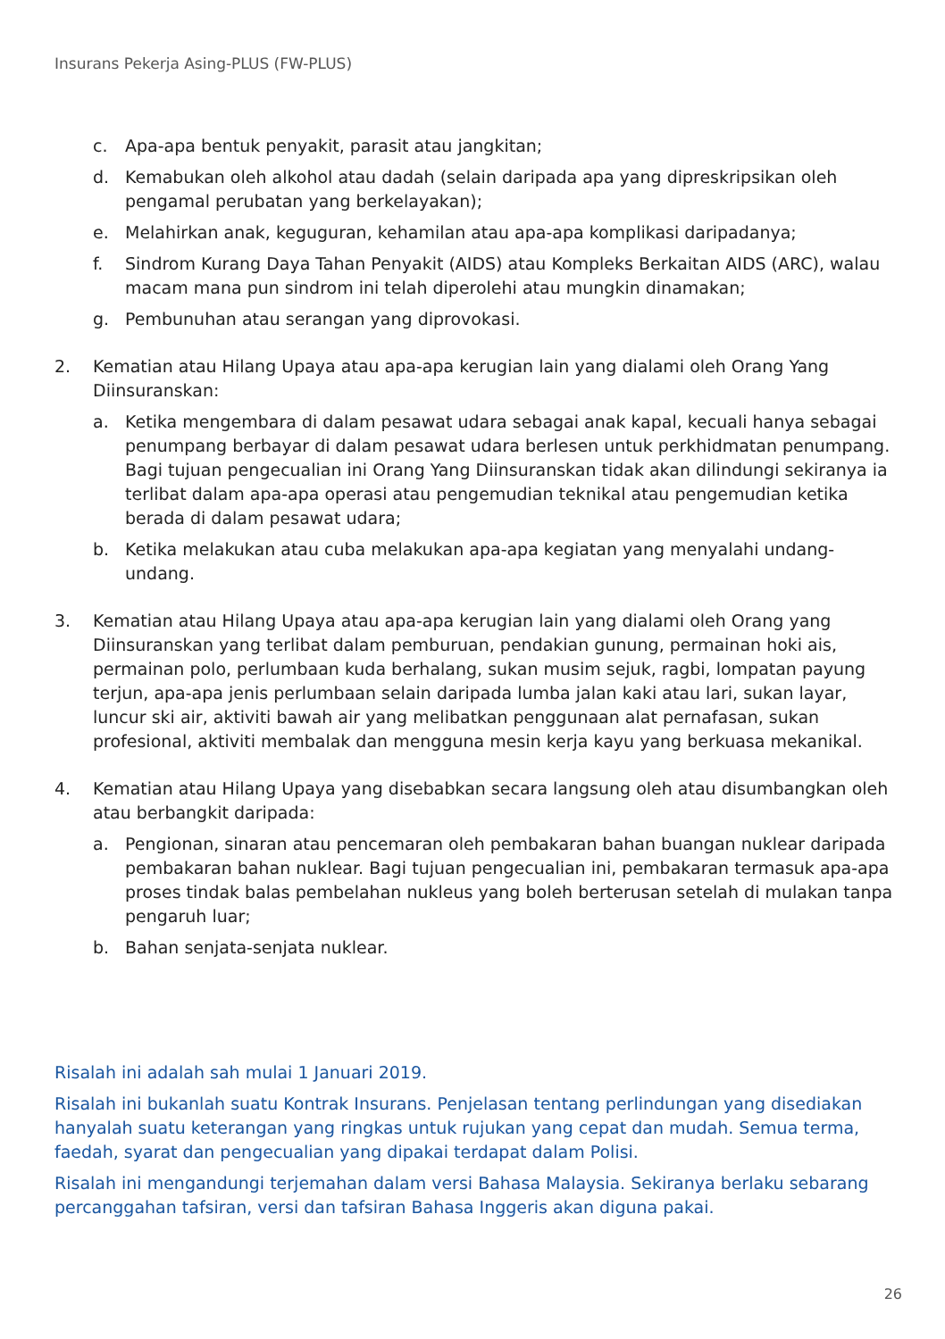Insurans Pekerja Asing-PLUS (FW-PLUS)
c. Apa-apa bentuk penyakit, parasit atau jangkitan;
d. Kemabukan oleh alkohol atau dadah (selain daripada apa yang dipreskripsikan oleh pengamal perubatan yang berkelayakan);
e. Melahirkan anak, keguguran, kehamilan atau apa-apa komplikasi daripadanya;
f. Sindrom Kurang Daya Tahan Penyakit (AIDS) atau Kompleks Berkaitan AIDS (ARC), walau macam mana pun sindrom ini telah diperolehi atau mungkin dinamakan;
g. Pembunuhan atau serangan yang diprovokasi.
2. Kematian atau Hilang Upaya atau apa-apa kerugian lain yang dialami oleh Orang Yang Diinsuranskan:
a. Ketika mengembara di dalam pesawat udara sebagai anak kapal, kecuali hanya sebagai penumpang berbayar di dalam pesawat udara berlesen untuk perkhidmatan penumpang. Bagi tujuan pengecualian ini Orang Yang Diinsuranskan tidak akan dilindungi sekiranya ia terlibat dalam apa-apa operasi atau pengemudian teknikal atau pengemudian ketika berada di dalam pesawat udara;
b. Ketika melakukan atau cuba melakukan apa-apa kegiatan yang menyalahi undang-undang.
3. Kematian atau Hilang Upaya atau apa-apa kerugian lain yang dialami oleh Orang yang Diinsuranskan yang terlibat dalam pemburuan, pendakian gunung, permainan hoki ais, permainan polo, perlumbaan kuda berhalang, sukan musim sejuk, ragbi, lompatan payung terjun, apa-apa jenis perlumbaan selain daripada lumba jalan kaki atau lari, sukan layar, luncur ski air, aktiviti bawah air yang melibatkan penggunaan alat pernafasan, sukan profesional, aktiviti membalak dan mengguna mesin kerja kayu yang berkuasa mekanikal.
4. Kematian atau Hilang Upaya yang disebabkan secara langsung oleh atau disumbangkan oleh atau berbangkit daripada:
a. Pengionan, sinaran atau pencemaran oleh pembakaran bahan buangan nuklear daripada pembakaran bahan nuklear. Bagi tujuan pengecualian ini, pembakaran termasuk apa-apa proses tindak balas pembelahan nukleus yang boleh berterusan setelah di mulakan tanpa pengaruh luar;
b. Bahan senjata-senjata nuklear.
Risalah ini adalah sah mulai 1 Januari 2019.
Risalah ini bukanlah suatu Kontrak Insurans. Penjelasan tentang perlindungan yang disediakan hanyalah suatu keterangan yang ringkas untuk rujukan yang cepat dan mudah. Semua terma, faedah, syarat dan pengecualian yang dipakai terdapat dalam Polisi.
Risalah ini mengandungi terjemahan dalam versi Bahasa Malaysia. Sekiranya berlaku sebarang percanggahan tafsiran, versi dan tafsiran Bahasa Inggeris akan diguna pakai.
26